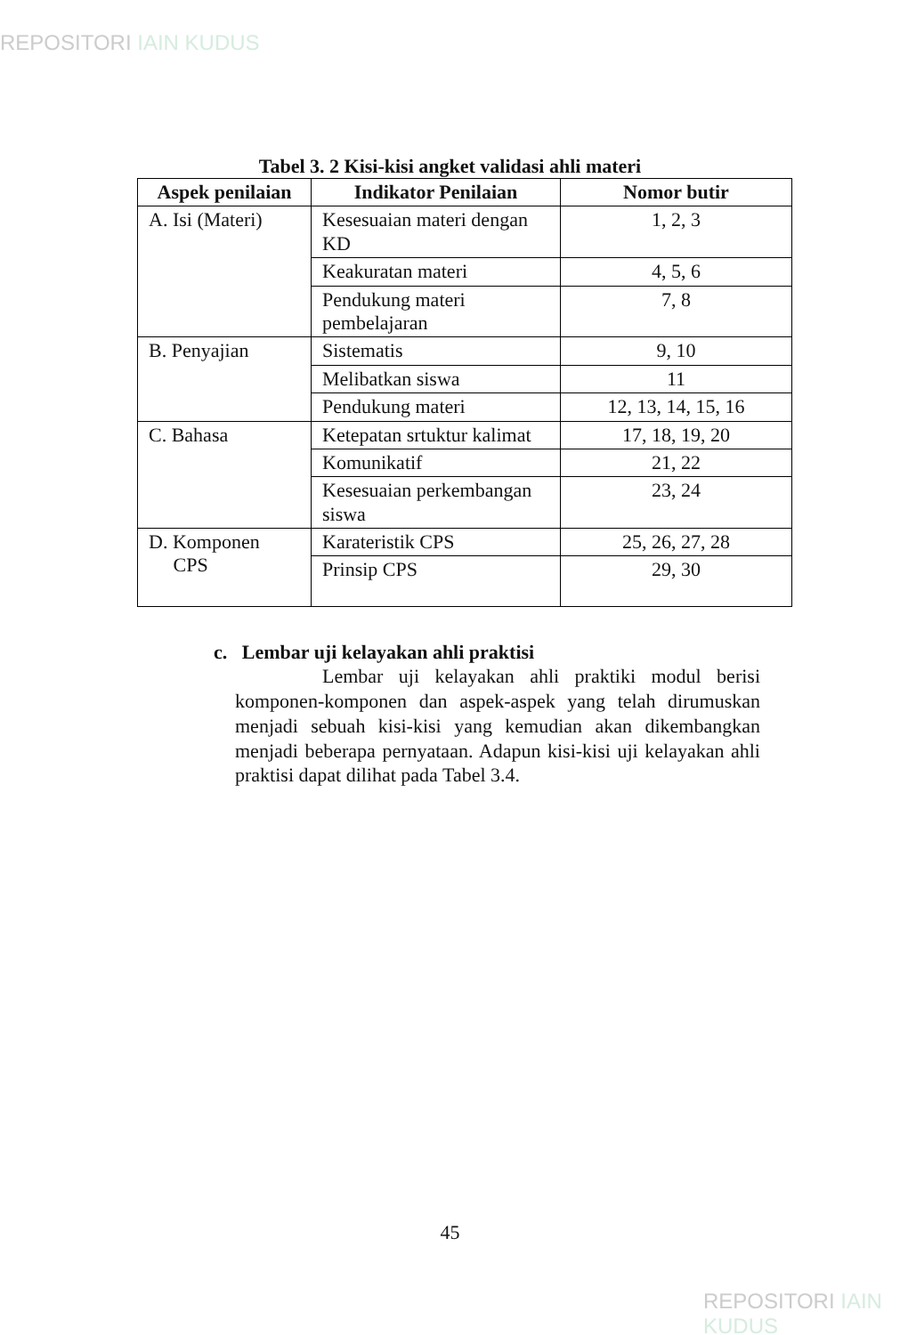REPOSITORI IAIN KUDUS
Tabel 3. 2 Kisi-kisi angket validasi ahli materi
| Aspek penilaian | Indikator Penilaian | Nomor butir |
| --- | --- | --- |
| A. Isi (Materi) | Kesesuaian materi dengan KD | 1, 2, 3 |
| | Keakuratan materi | 4, 5, 6 |
| | Pendukung materi pembelajaran | 7, 8 |
| B. Penyajian | Sistematis | 9, 10 |
| | Melibatkan siswa | 11 |
| | Pendukung materi | 12, 13, 14, 15, 16 |
| C. Bahasa | Ketepatan srtuktur kalimat | 17, 18, 19, 20 |
| | Komunikatif | 21, 22 |
| | Kesesuaian perkembangan siswa | 23, 24 |
| D. Komponen CPS | Karateristik CPS | 25, 26, 27, 28 |
| | Prinsip CPS | 29, 30 |
c. Lembar uji kelayakan ahli praktisi
Lembar uji kelayakan ahli praktiki modul berisi komponen-komponen dan aspek-aspek yang telah dirumuskan menjadi sebuah kisi-kisi yang kemudian akan dikembangkan menjadi beberapa pernyataan. Adapun kisi-kisi uji kelayakan ahli praktisi dapat dilihat pada Tabel 3.4.
45
REPOSITORI IAIN KUDUS